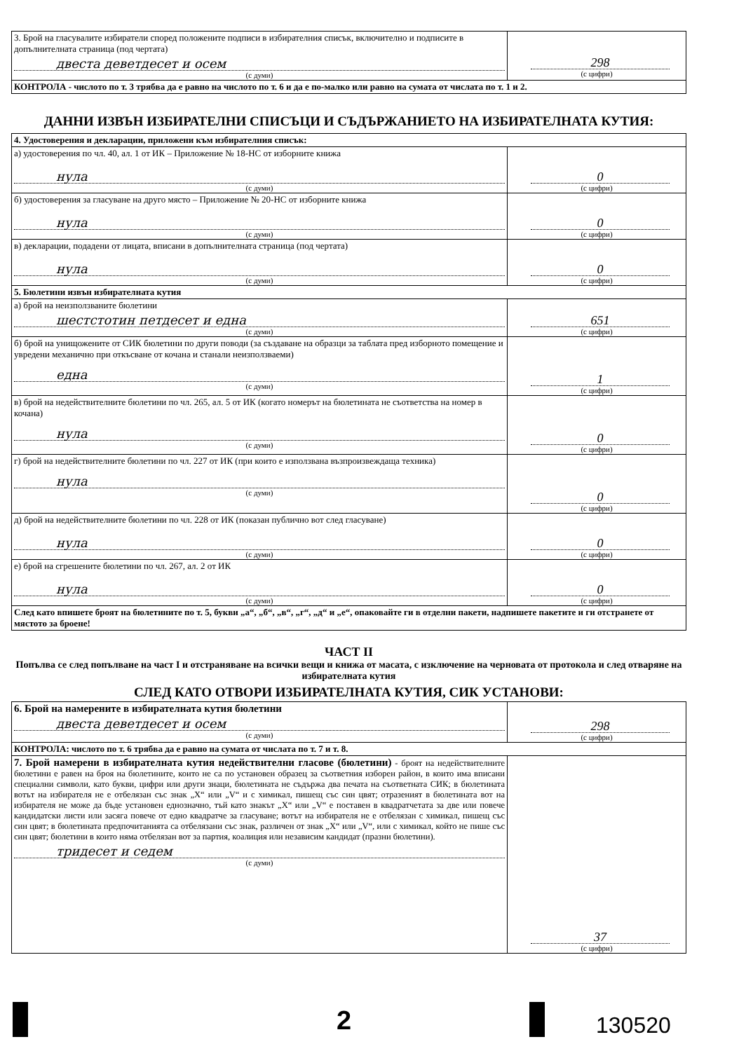| 3. Брой на гласувалите избиратели според положените подписи в избирателния списък, включително и подписите в допълнителната страница (под чертата) двеста деветдесет и осем (с думи) | 298 (с цифри) |
| КОНТРОЛА - числото по т. 3 трябва да е равно на числото по т. 6 и да е по-малко или равно на сумата от числата по т. 1 и 2. | |
ДАННИ ИЗВЪН ИЗБИРАТЕЛНИ СПИСЪЦИ И СЪДЪРЖАНИЕТО НА ИЗБИРАТЕЛНАТА КУТИЯ:
| 4. Удостоверения и декларации, приложени към избирателния списък: | |
| а) удостоверения по чл. 40, ал. 1 от ИК – Приложение № 18-НС от изборните книжа нула (с думи) | 0 (с цифри) |
| б) удостоверения за гласуване на друго място – Приложение № 20-НС от изборните книжа нула (с думи) | 0 (с цифри) |
| в) декларации, подадени от лицата, вписани в допълнителната страница (под чертата) нула (с думи) | 0 (с цифри) |
| 5. Бюлетини извън избирателната кутия | |
| а) брой на неизползваните бюлетини шестстотин петдесет и една (с думи) | 651 (с цифри) |
| б) брой на унищожените от СИК бюлетини по други поводи (за създаване на образци за таблата пред изборното помещение и увредени механично при откъсване от кочана и станали неизползваеми) една (с думи) | 1 (с цифри) |
| в) брой на недействителните бюлетини по чл. 265, ал. 5 от ИК (когато номерът на бюлетината не съответства на номер в кочана) нула (с думи) | 0 (с цифри) |
| г) брой на недействителните бюлетини по чл. 227 от ИК (при които е използвана възпроизвеждаща техника) нула (с думи) | 0 (с цифри) |
| д) брой на недействителните бюлетини по чл. 228 от ИК (показан публично вот след гласуване) нула (с думи) | 0 (с цифри) |
| е) брой на сгрешените бюлетини по чл. 267, ал. 2 от ИК нула (с думи) | 0 (с цифри) |
| След като впишете броят на бюлетините по т. 5, букви „а“, „б“, „в“, „г“, „д“ и „е“, опаковайте ги в отделни пакети, надпишете пакетите и ги отстранете от мястото за броене! | |
ЧАСТ II
Попълва се след попълване на част I и отстраняване на всички вещи и книжа от масата, с изключение на черновата от протокола и след отваряне на избирателната кутия
СЛЕД КАТО ОТВОРИ ИЗБИРАТЕЛНАТА КУТИЯ, СИК УСТАНОВИ:
| 6. Брой на намерените в избирателната кутия бюлетини двеста деветдесет и осем (с думи) | 298 (с цифри) |
| КОНТРОЛА: числото по т. 6 трябва да е равно на сумата от числата по т. 7 и т. 8. | |
| 7. Брой намерени в избирателната кутия недействителни гласове (бюлетини) - броят на недействителните бюлетини е равен на броя на бюлетините, които не са по установен образец за съответния изборен район, в които има вписани специални символи, като букви, цифри или други знаци, бюлетината не съдържа два печата на съответната СИК; в бюлетината вотът на избирателя не е отбелязан със знак „X“ или „V“ и с химикал, пишещ със син цвят; отразеният в бюлетината вот на избирателя не може да бъде установен еднозначно, тъй като знакът „X“ или „V“ е поставен в квадратчетата за две или повече кандидатски листи или засяга повече от едно квадратче за гласуване; вотът на избирателя не е отбелязан с химикал, пишещ със син цвят; в бюлетината предпочитанията са отбелязани със знак, различен от знак „X“ или „V“, или с химикал, който не пише със син цвят; бюлетини в които няма отбелязан вот за партия, коалиция или независим кандидат (празни бюлетини). тридесет и седем (с думи) | 37 (с цифри) |
2 130520